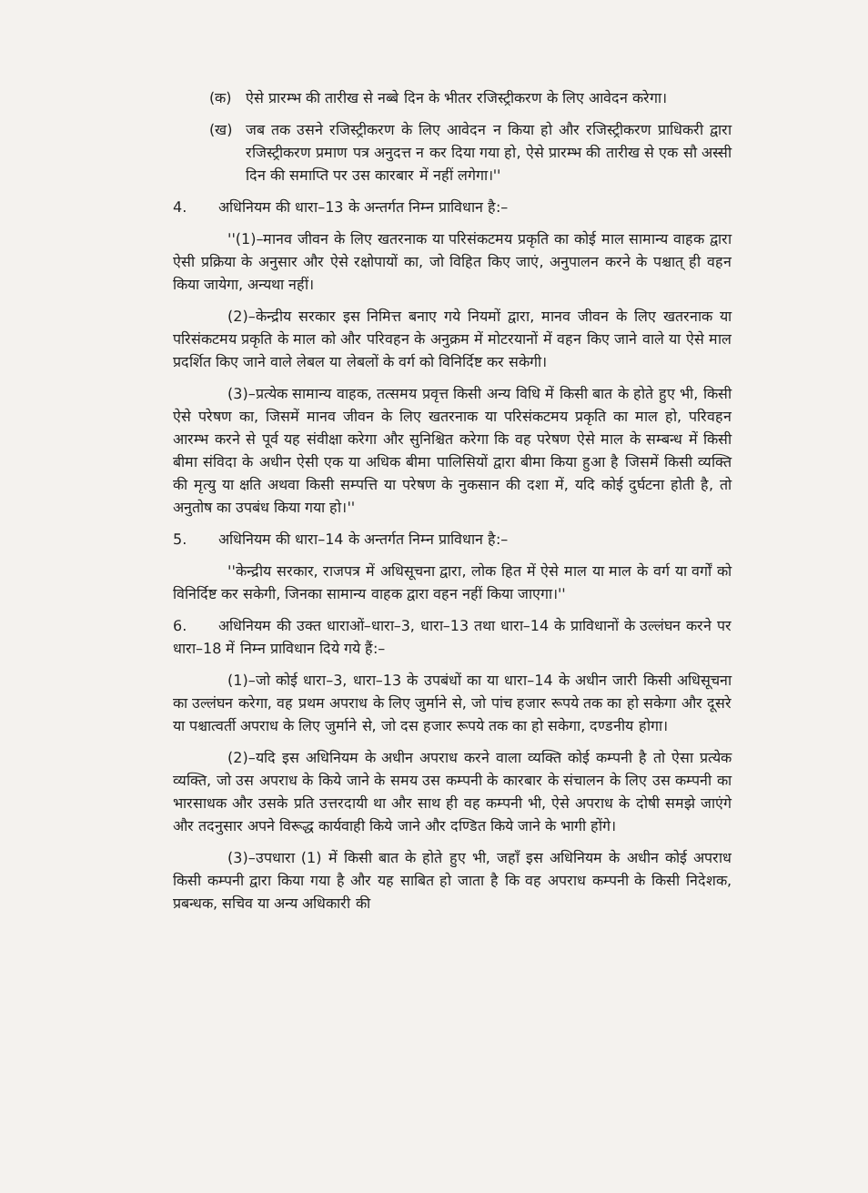(क) ऐसे प्रारम्भ की तारीख से नब्बे दिन के भीतर रजिस्ट्रीकरण के लिए आवेदन करेगा।
(ख) जब तक उसने रजिस्ट्रीकरण के लिए आवेदन न किया हो और रजिस्ट्रीकरण प्राधिकरी द्वारा रजिस्ट्रीकरण प्रमाण पत्र अनुदत्त न कर दिया गया हो, ऐसे प्रारम्भ की तारीख से एक सौ अस्सी दिन की समाप्ति पर उस कारबार में नहीं लगेगा।''
4. अधिनियम की धारा–13 के अन्तर्गत निम्न प्राविधान है:–
''(1)–मानव जीवन के लिए खतरनाक या परिसंकटमय प्रकृति का कोई माल सामान्य वाहक द्वारा ऐसी प्रक्रिया के अनुसार और ऐसे रक्षोपायों का, जो विहित किए जाएं, अनुपालन करने के पश्चात् ही वहन किया जायेगा, अन्यथा नहीं।
(2)–केन्द्रीय सरकार इस निमित्त बनाए गये नियमों द्वारा, मानव जीवन के लिए खतरनाक या परिसंकटमय प्रकृति के माल को और परिवहन के अनुक्रम में मोटरयानों में वहन किए जाने वाले या ऐसे माल प्रदर्शित किए जाने वाले लेबल या लेबलों के वर्ग को विनिर्दिष्ट कर सकेगी।
(3)–प्रत्येक सामान्य वाहक, तत्समय प्रवृत्त किसी अन्य विधि में किसी बात के होते हुए भी, किसी ऐसे परेषण का, जिसमें मानव जीवन के लिए खतरनाक या परिसंकटमय प्रकृति का माल हो, परिवहन आरम्भ करने से पूर्व यह संवीक्षा करेगा और सुनिश्चित करेगा कि वह परेषण ऐसे माल के सम्बन्ध में किसी बीमा संविदा के अधीन ऐसी एक या अधिक बीमा पालिसियों द्वारा बीमा किया हुआ है जिसमें किसी व्यक्ति की मृत्यु या क्षति अथवा किसी सम्पत्ति या परेषण के नुकसान की दशा में, यदि कोई दुर्घटना होती है, तो अनुतोष का उपबंध किया गया हो।''
5. अधिनियम की धारा–14 के अन्तर्गत निम्न प्राविधान है:–
''केन्द्रीय सरकार, राजपत्र में अधिसूचना द्वारा, लोक हित में ऐसे माल या माल के वर्ग या वर्गों को विनिर्दिष्ट कर सकेगी, जिनका सामान्य वाहक द्वारा वहन नहीं किया जाएगा।''
6. अधिनियम की उक्त धाराओं–धारा–3, धारा–13 तथा धारा–14 के प्राविधानों के उल्लंघन करने पर धारा–18 में निम्न प्राविधान दिये गये हैं:–
(1)–जो कोई धारा–3, धारा–13 के उपबंधों का या धारा–14 के अधीन जारी किसी अधिसूचना का उल्लंघन करेगा, वह प्रथम अपराध के लिए जुर्माने से, जो पांच हजार रूपये तक का हो सकेगा और दूसरे या पश्चात्वर्ती अपराध के लिए जुर्माने से, जो दस हजार रूपये तक का हो सकेगा, दण्डनीय होगा।
(2)–यदि इस अधिनियम के अधीन अपराध करने वाला व्यक्ति कोई कम्पनी है तो ऐसा प्रत्येक व्यक्ति, जो उस अपराध के किये जाने के समय उस कम्पनी के कारबार के संचालन के लिए उस कम्पनी का भारसाधक और उसके प्रति उत्तरदायी था और साथ ही वह कम्पनी भी, ऐसे अपराध के दोषी समझे जाएंगे और तदनुसार अपने विरूद्ध कार्यवाही किये जाने और दण्डित किये जाने के भागी होंगे।
(3)–उपधारा (1) में किसी बात के होते हुए भी, जहाँ इस अधिनियम के अधीन कोई अपराध किसी कम्पनी द्वारा किया गया है और यह साबित हो जाता है कि वह अपराध कम्पनी के किसी निदेशक, प्रबन्धक, सचिव या अन्य अधिकारी की